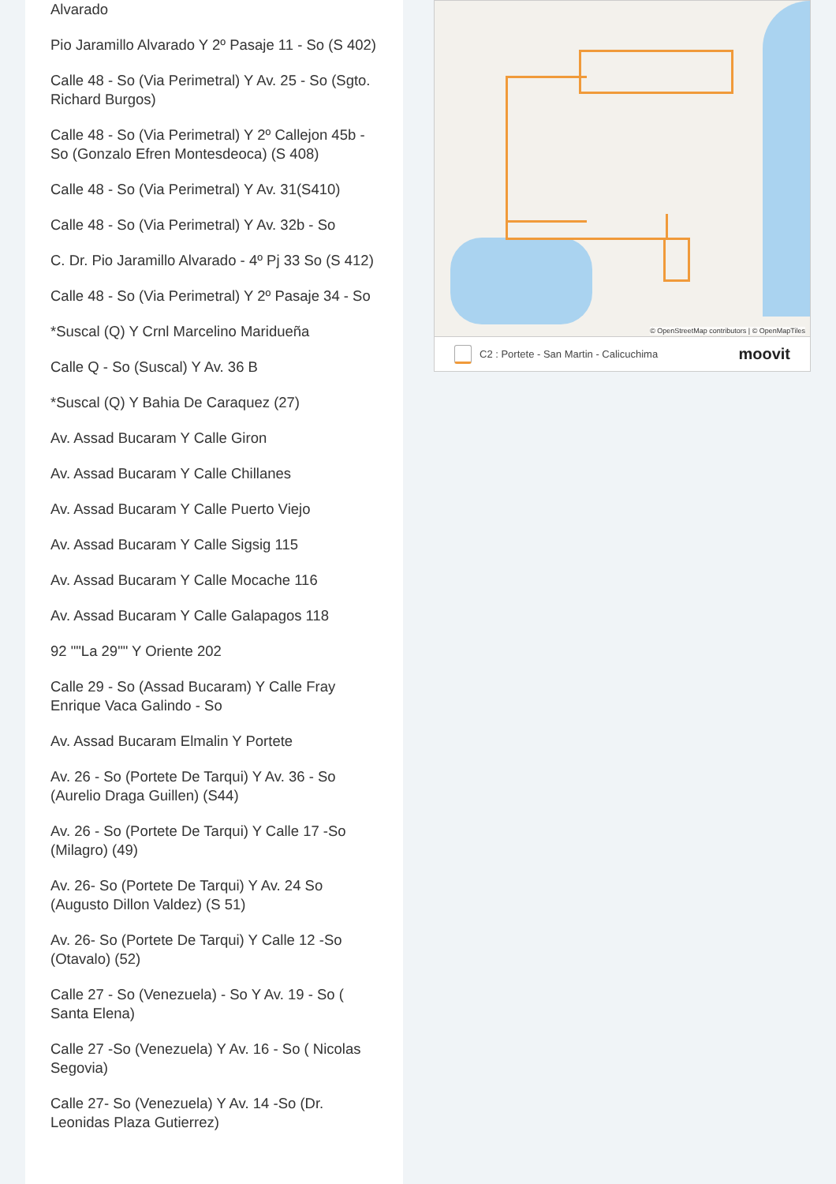Alvarado
Pio Jaramillo Alvarado Y 2º Pasaje 11 - So (S 402)
Calle 48 - So (Via Perimetral) Y Av. 25 - So (Sgto. Richard Burgos)
Calle 48 - So (Via Perimetral) Y 2º Callejon 45b - So (Gonzalo Efren Montesdeoca) (S 408)
Calle 48 - So (Via Perimetral) Y Av. 31(S410)
Calle 48 - So (Via Perimetral) Y Av. 32b - So
C. Dr. Pio Jaramillo Alvarado - 4º Pj 33 So (S 412)
Calle 48 - So (Via Perimetral) Y 2º Pasaje 34 - So
*Suscal (Q) Y Crnl Marcelino Maridueña
Calle Q - So (Suscal) Y Av. 36 B
*Suscal (Q) Y Bahia De Caraquez (27)
Av. Assad Bucaram Y Calle Giron
Av. Assad Bucaram Y Calle Chillanes
Av. Assad Bucaram Y Calle Puerto Viejo
Av. Assad Bucaram Y Calle Sigsig 115
Av. Assad Bucaram Y Calle Mocache 116
Av. Assad Bucaram Y Calle Galapagos 118
92 ""La 29"" Y Oriente 202
Calle 29 - So (Assad Bucaram) Y Calle Fray Enrique Vaca Galindo - So
Av. Assad Bucaram Elmalin Y Portete
Av. 26 - So (Portete De Tarqui) Y Av. 36 - So (Aurelio Draga Guillen) (S44)
Av. 26 - So (Portete De Tarqui) Y Calle 17 -So (Milagro) (49)
Av. 26- So (Portete De Tarqui) Y Av. 24 So (Augusto Dillon Valdez) (S 51)
Av. 26- So (Portete De Tarqui) Y Calle 12 -So (Otavalo) (52)
Calle 27 - So (Venezuela) - So Y Av. 19 - So ( Santa Elena)
Calle 27 -So (Venezuela) Y Av. 16 - So ( Nicolas Segovia)
Calle 27- So (Venezuela) Y Av. 14 -So (Dr. Leonidas Plaza Gutierrez)
© OpenStreetMap contributors | © OpenMapTiles
C2 : Portete - San Martin - Calicuchima moovit